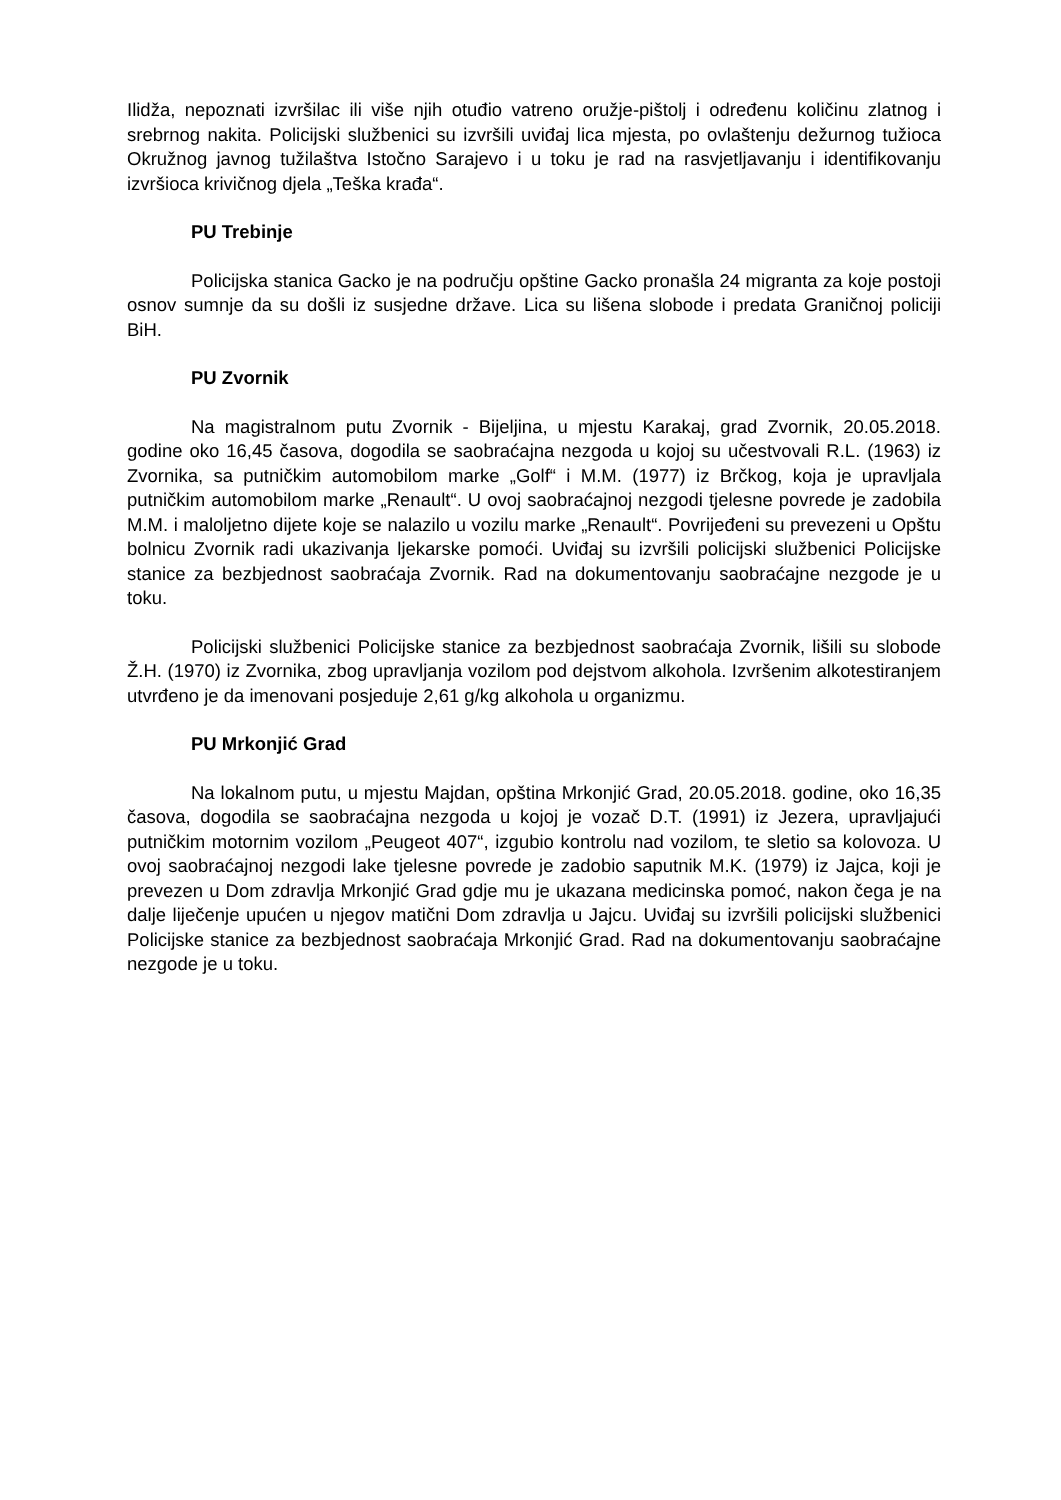Ilidža, nepoznati izvršilac ili više njih otuđio vatreno oružje-pištolj i određenu količinu zlatnog i srebrnog nakita. Policijski službenici su izvršili uviđaj lica mjesta, po ovlaštenju dežurnog tužioca Okružnog javnog tužilaštva Istočno Sarajevo i u toku je rad na rasvjetljavanju i identifikovanju izvršioca krivičnog djela „Teška krađa“.
PU Trebinje
Policijska stanica Gacko je na području opštine Gacko pronašla 24 migranta za koje postoji osnov sumnje da su došli iz susjedne države. Lica su lišena slobode i predata Graničnoj policiji BiH.
PU Zvornik
Na magistralnom putu Zvornik - Bijeljina, u mjestu Karakaj, grad Zvornik, 20.05.2018. godine oko 16,45 časova, dogodila se saobraćajna nezgoda u kojoj su učestvovali R.L. (1963) iz Zvornika, sa putničkim automobilom marke „Golf“ i M.M. (1977) iz Brčkog, koja je upravljala putničkim automobilom marke „Renault“. U ovoj saobraćajnoj nezgodi tjelesne povrede je zadobila M.M. i maloljetno dijete koje se nalazilo u vozilu marke „Renault“. Povrijeđeni su prevezeni u Opštu bolnicu Zvornik radi ukazivanja ljekarske pomoći. Uviđaj su izvršili policijski službenici Policijske stanice za bezbjednost saobraćaja Zvornik. Rad na dokumentovanju saobraćajne nezgode je u toku.
Policijski službenici Policijske stanice za bezbjednost saobraćaja Zvornik, lišili su slobode Ž.H. (1970) iz Zvornika, zbog upravljanja vozilom pod dejstvom alkohola. Izvršenim alkotestiranjem utvrđeno je da imenovani posjeduje 2,61 g/kg alkohola u organizmu.
PU Mrkonjić Grad
Na lokalnom putu, u mjestu Majdan, opština Mrkonjić Grad, 20.05.2018. godine, oko 16,35 časova, dogodila se saobraćajna nezgoda u kojoj je vozač D.T. (1991) iz Jezera, upravljajući putničkim motornim vozilom „Peugeot 407“, izgubio kontrolu nad vozilom, te sletio sa kolovoza. U ovoj saobraćajnoj nezgodi lake tjelesne povrede je zadobio saputnik M.K. (1979) iz Jajca, koji je prevezen u Dom zdravlja Mrkonjić Grad gdje mu je ukazana medicinska pomoć, nakon čega je na dalje liječenje upućen u njegov matični Dom zdravlja u Jajcu. Uviđaj su izvršili policijski službenici Policijske stanice za bezbjednost saobraćaja Mrkonjić Grad. Rad na dokumentovanju saobraćajne nezgode je u toku.